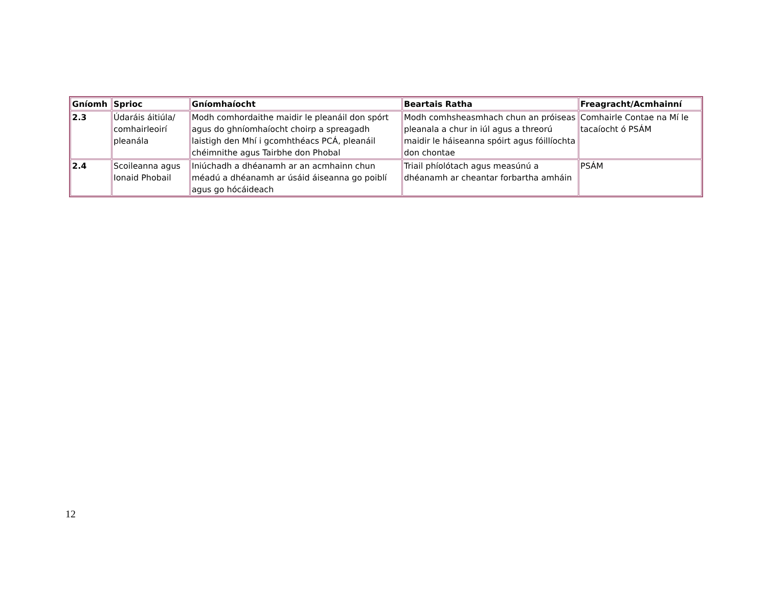| Gníomh | Sprioc | Gníomhaíocht | Beartais Ratha | Freagracht/Acmhainní |
| --- | --- | --- | --- | --- |
| 2.3 | Údaráis áitiúla/ comhairleoirí pleanála | Modh comhordaithe maidir le pleanáil don spórt agus do ghníomhaíocht choirp a spreagadh laistigh den Mhí i gcomhthéacs PCÁ, pleanáil chéimnithe agus Tairbhe don Phobal | Modh comhsheasmhach chun an próiseas pleanala a chur in iúl agus a threorú maidir le háiseanna spóirt agus fóillíochta don chontae | Comhairle Contae na Mí le tacaíocht ó PSÁM |
| 2.4 | Scoileanna agus Ionaid Phobail | Iniúchadh a dhéanamh ar an acmhainn chun méadú a dhéanamh ar úsáid áiseanna go poiblí agus go hócáideach | Triail phíolótach agus measúnú a dhéanamh ar cheantar forbartha amháin | PSÁM |
12